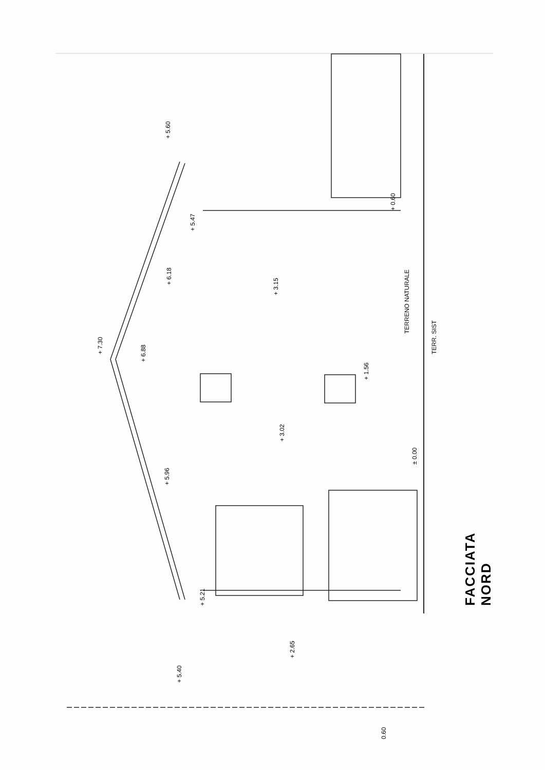+ 5.60
+ 7.30
+ 5.47
+ 6.18
+ 3.15
+ 6.88
+ 0.60
TERRENO NATURALE
TERR. SIST
+ 1.56
+ 3.02
± 0.00
+ 5.96
+ 5.21
+ 2.65
+ 5.40
0.60
FACCIATA NORD